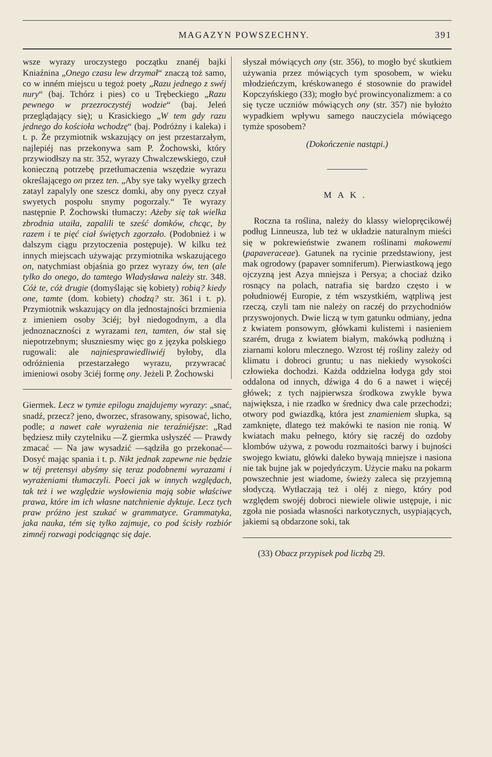MAGAZYN POWSZECHNY. 391
wsze wyrazy uroczystego początku znanéj bajki Kniaźnina „Onego czasu lew drzymał“ znaczą toż samo, co w inném miejscu u tegoż poety „Razu jednego z swéj nury“ (baj. Tchórz i pies) co u Trębeckiego „Razu pewnego w przezroczystéj wodzie“ (baj. Jeleń przeglądający się); u Krasickiego „W tem gdy razu jednego do kościoła wchodzę“ (baj. Podróżny i kaleka) i t. p. Że przymiotnik wskazujący on jest przestarzałym, najlepiéj nas przekonywa sam P. Żochowski, który przywiodłszy na str. 352, wyrazy Chwalczewskiego, czuł konieczną potrzebę przetłumaczenia wszędzie wyrazu określającego on przez ten. „Aby sye taky wyelky grzech zatayl zapalyly one szescz domki, aby ony pyecz czyał swyetych pospołu snymy pogorzaly.“ Te wyrazy następnie P. Żochowski tłumaczy: Ażeby się tak wielka zbrodnia utaiła, zapalili te sześć domków, chcąc, by razem i te pięć ciał świętych zgorzało. (Podobnież i w dalszym ciągu przytoczenia postępuje). W kilku też innych miejscach używając przymiotnika wskazującego on, natychmiast objaśnia go przez wyrazy ów, ten (ale tylko do onego, do tamtego Władysława należy str. 348. Cóż te, cóż drugie (domyślając się kobiety) robią? kiedy one, tamte (dom. kobiety) chodzą? str. 361 i t. p). Przymiotnik wskazujący on dla jednostajności brzmienia z imieniem osoby 3ciéj; był niedogodnym, a dla jednoznaczności z wyrazami ten, tamten, ów stał się niepotrzebnym; słuszniesmy więc go z języka polskiego rugowali: ale najniesprawiedliwiéj byłoby, dla odróżnienia przestarzałego wyrazu, przywracać imieniowi osoby 3ciéj formę ony. Jeżeli P. Żochowski
Giermek. Lecz w tymże epilogu znajdujemy wyrazy: „snać, snadź, przecz? jeno, dworzec, sfrasowany, spisować, licho, podle; a nawet całe wyrażenia nie teraźniéjsze: „Rad będziesz miły czytelniku —Z giermka usłyszéć — Prawdy zmacać — Na jaw wysadzić —sądziła go przekonać— Dosyć mając spania i t. p. Nikt jednak zapewne nie będzie w téj pretensyi abyśmy się teraz podobnemi wyrazami i wyrażeniami tłumaczyli. Poeci jak w innych względach, tak też i we względzie wysłowienia mają sobie właściwe prawa, które im ich własne natchnienie dyktuje. Lecz tych praw próżno jest szukać w grammatyce. Grammatyka, jaka nauka, tém się tylko zajmuje, co pod ścisły rozbiór zimnéj rozwagi podciągnąc się daje.
słyszał mówiących ony (str. 356), to mogło być skutkiem używania przez mówiących tym sposobem, w wieku młodzieńczym, kréskowanego é stosownie do prawideł Kopczyńskiego (33); mogło być prowincyonalizmem: a co się tycze uczniów mówiących ony (str. 357) nie byłożto wypadkiem wpływu samego nauczyciela mówiącego tymże sposobem?
(Dokończenie nastąpi.)
MAK.
Roczna ta roślina, należy do klassy wielopręcikowéj podług Linneusza, lub też w układzie naturalnym mieści się w pokrewieństwie zwanem roślinami makowemi (papaveraceae). Gatunek na rycinie przedstawiony, jest mak ogrodowy (papaver somniferum). Pierwiastkową jego ojczyzną jest Azya mniejsza i Persya; a chociaż dziko rosnący na polach, natrafia się bardzo często i w południowéj Europie, z tém wszystkiém, wątpliwą jest rzeczą, czyli tam nie należy on raczéj do przychodniów przyswojonych. Dwie liczą w tym gatunku odmiany, jedna z kwiatem ponsowym, główkami kulistemi i nasieniem szarém, druga z kwiatem białym, makówką podłużną i ziarnami koloru mlecznego. Wzrost téj rośliny zależy od klimatu i dobroci gruntu; u nas niekiedy wysokości człowieka dochodzi. Każda oddzielna łodyga gdy stoi oddalona od innych, dźwiga 4 do 6 a nawet i więcéj główek; z tych najpierwsza środkowa zwykle bywa największa, i nie rzadko w średnicy dwa cale przechodzi; otwory pod gwiazdką, która jest znamieniem słupka, są zamknięte, dlatego też makówki te nasion nie ronią. W kwiatach maku pełnego, który się raczéj do ozdoby klombów używa, z powodu rozmaitości barwy i bujności swojego kwiatu, główki daleko bywają mniejsze i nasiona nie tak bujne jak w pojedyńczym. Użycie maku na pokarm powszechnie jest wiadome, świeży zaleca się przyjemną słodyczą. Wytłaczają też i oléj z niego, który pod względem swojéj dobroci niewiele oliwie ustępuje, i nic zgoła nie posiada własności narkotycznych, usypiających, jakiemi są obdarzone soki, tak
(33) Obacz przypisek pod liczbą 29.